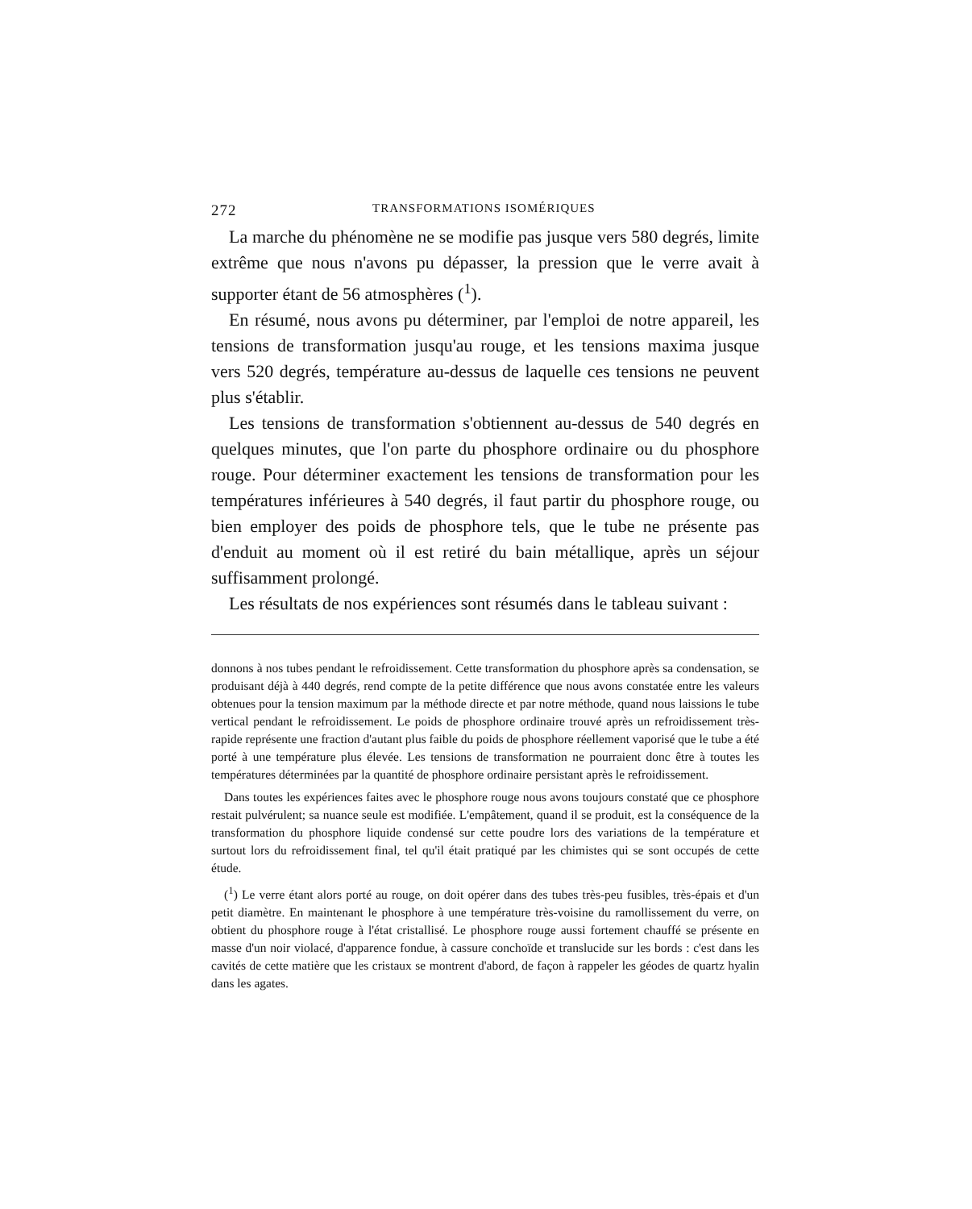272 TRANSFORMATIONS ISOMÉRIQUES
La marche du phénomène ne se modifie pas jusque vers 580 degrés, limite extrême que nous n'avons pu dépasser, la pression que le verre avait à supporter étant de 56 atmosphères (<sup>1</sup>).
En résumé, nous avons pu déterminer, par l'emploi de notre appareil, les tensions de transformation jusqu'au rouge, et les tensions maxima jusque vers 520 degrés, température au-dessus de laquelle ces tensions ne peuvent plus s'établir.
Les tensions de transformation s'obtiennent au-dessus de 540 degrés en quelques minutes, que l'on parte du phosphore ordinaire ou du phosphore rouge. Pour déterminer exactement les tensions de transformation pour les températures inférieures à 540 degrés, il faut partir du phosphore rouge, ou bien employer des poids de phosphore tels, que le tube ne présente pas d'enduit au moment où il est retiré du bain métallique, après un séjour suffisamment prolongé.
Les résultats de nos expériences sont résumés dans le tableau suivant :
donnons à nos tubes pendant le refroidissement. Cette transformation du phosphore après sa condensation, se produisant déjà à 440 degrés, rend compte de la petite différence que nous avons constatée entre les valeurs obtenues pour la tension maximum par la méthode directe et par notre méthode, quand nous laissions le tube vertical pendant le refroidissement. Le poids de phosphore ordinaire trouvé après un refroidissement très-rapide représente une fraction d'autant plus faible du poids de phosphore réellement vaporisé que le tube a été porté à une température plus élevée. Les tensions de transformation ne pourraient donc être à toutes les températures déterminées par la quantité de phosphore ordinaire persistant après le refroidissement.
Dans toutes les expériences faites avec le phosphore rouge nous avons toujours constaté que ce phosphore restait pulvérulent; sa nuance seule est modifiée. L'empâtement, quand il se produit, est la conséquence de la transformation du phosphore liquide condensé sur cette poudre lors des variations de la température et surtout lors du refroidissement final, tel qu'il était pratiqué par les chimistes qui se sont occupés de cette étude.
(<sup>1</sup>) Le verre étant alors porté au rouge, on doit opérer dans des tubes très-peu fusibles, très-épais et d'un petit diamètre. En maintenant le phosphore à une température très-voisine du ramollissement du verre, on obtient du phosphore rouge à l'état cristallisé. Le phosphore rouge aussi fortement chauffé se présente en masse d'un noir violacé, d'apparence fondue, à cassure conchoïde et translucide sur les bords : c'est dans les cavités de cette matière que les cristaux se montrent d'abord, de façon à rappeler les géodes de quartz hyalin dans les agates.